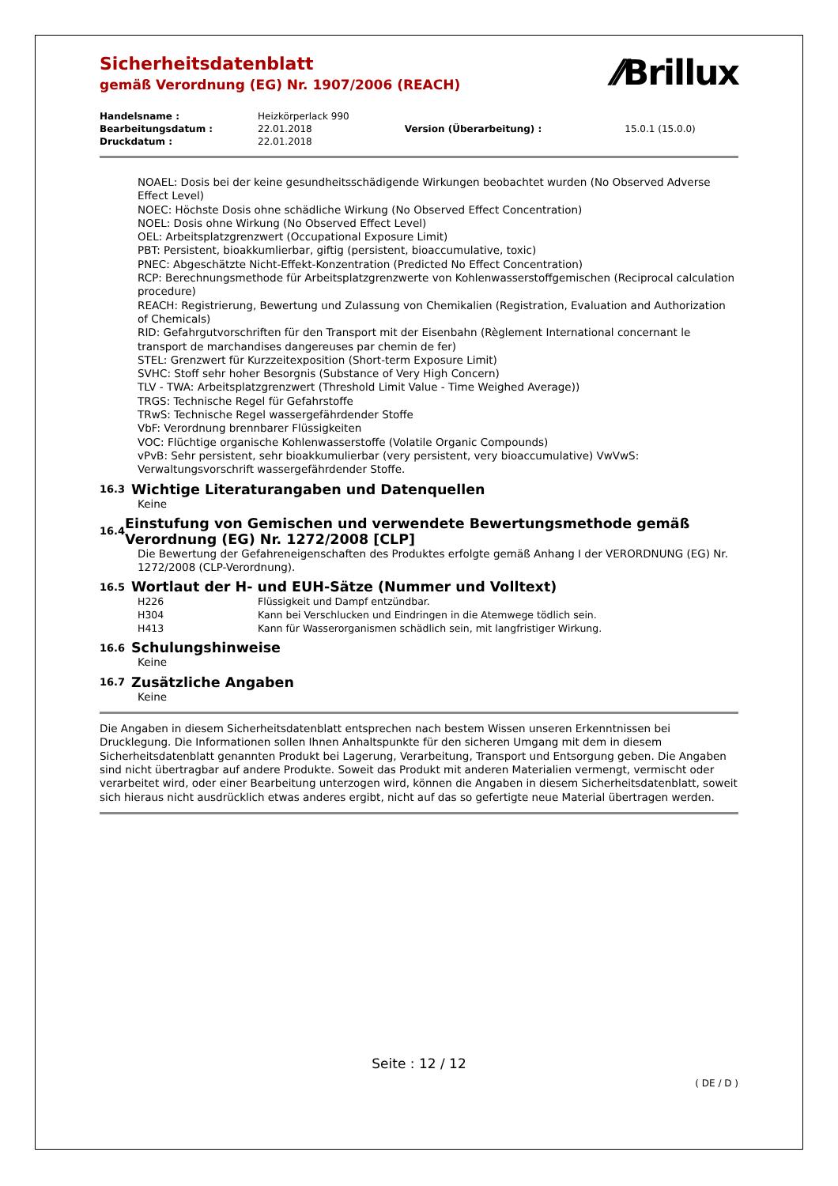Sicherheitsdatenblatt
gemäß Verordnung (EG) Nr. 1907/2006 (REACH)
⁄⁄Brillux
| Handelsname : | Heizkörperlack 990 | | |
| Bearbeitungsdatum : | 22.01.2018 | Version (Überarbeitung) : | 15.0.1 (15.0.0) |
| Druckdatum : | 22.01.2018 | | |
NOAEL: Dosis bei der keine gesundheitsschädigende Wirkungen beobachtet wurden (No Observed Adverse Effect Level)
NOEC: Höchste Dosis ohne schädliche Wirkung (No Observed Effect Concentration)
NOEL: Dosis ohne Wirkung (No Observed Effect Level)
OEL: Arbeitsplatzgrenzwert (Occupational Exposure Limit)
PBT: Persistent, bioakkumlierbar, giftig (persistent, bioaccumulative, toxic)
PNEC: Abgeschätzte Nicht-Effekt-Konzentration (Predicted No Effect Concentration)
RCP: Berechnungsmethode für Arbeitsplatzgrenzwerte von Kohlenwasserstoffgemischen (Reciprocal calculation procedure)
REACH: Registrierung, Bewertung und Zulassung von Chemikalien (Registration, Evaluation and Authorization of Chemicals)
RID: Gefahrgutvorschriften für den Transport mit der Eisenbahn (Règlement International concernant le transport de marchandises dangereuses par chemin de fer)
STEL: Grenzwert für Kurzzeitexposition (Short-term Exposure Limit)
SVHC: Stoff sehr hoher Besorgnis (Substance of Very High Concern)
TLV - TWA: Arbeitsplatzgrenzwert (Threshold Limit Value - Time Weighed Average))
TRGS: Technische Regel für Gefahrstoffe
TRwS: Technische Regel wassergefährdender Stoffe
VbF: Verordnung brennbarer Flüssigkeiten
VOC: Flüchtige organische Kohlenwasserstoffe (Volatile Organic Compounds)
vPvB: Sehr persistent, sehr bioakkumulierbar (very persistent, very bioaccumulative) VwVwS: Verwaltungsvorschrift wassergefährdender Stoffe.
16.3 Wichtige Literaturangaben und Datenquellen
Keine
16.4 Einstufung von Gemischen und verwendete Bewertungsmethode gemäß Verordnung (EG) Nr. 1272/2008 [CLP]
Die Bewertung der Gefahreneigenschaften des Produktes erfolgte gemäß Anhang I der VERORDNUNG (EG) Nr. 1272/2008 (CLP-Verordnung).
16.5 Wortlaut der H- und EUH-Sätze (Nummer und Volltext)
| H226 | Flüssigkeit und Dampf entzündbar. |
| H304 | Kann bei Verschlucken und Eindringen in die Atemwege tödlich sein. |
| H413 | Kann für Wasserorganismen schädlich sein, mit langfristiger Wirkung. |
16.6 Schulungshinweise
Keine
16.7 Zusätzliche Angaben
Keine
Die Angaben in diesem Sicherheitsdatenblatt entsprechen nach bestem Wissen unseren Erkenntnissen bei Drucklegung. Die Informationen sollen Ihnen Anhaltspunkte für den sicheren Umgang mit dem in diesem Sicherheitsdatenblatt genannten Produkt bei Lagerung, Verarbeitung, Transport und Entsorgung geben. Die Angaben sind nicht übertragbar auf andere Produkte. Soweit das Produkt mit anderen Materialien vermengt, vermischt oder verarbeitet wird, oder einer Bearbeitung unterzogen wird, können die Angaben in diesem Sicherheitsdatenblatt, soweit sich hieraus nicht ausdrücklich etwas anderes ergibt, nicht auf das so gefertigte neue Material übertragen werden.
Seite : 12 / 12
( DE / D )